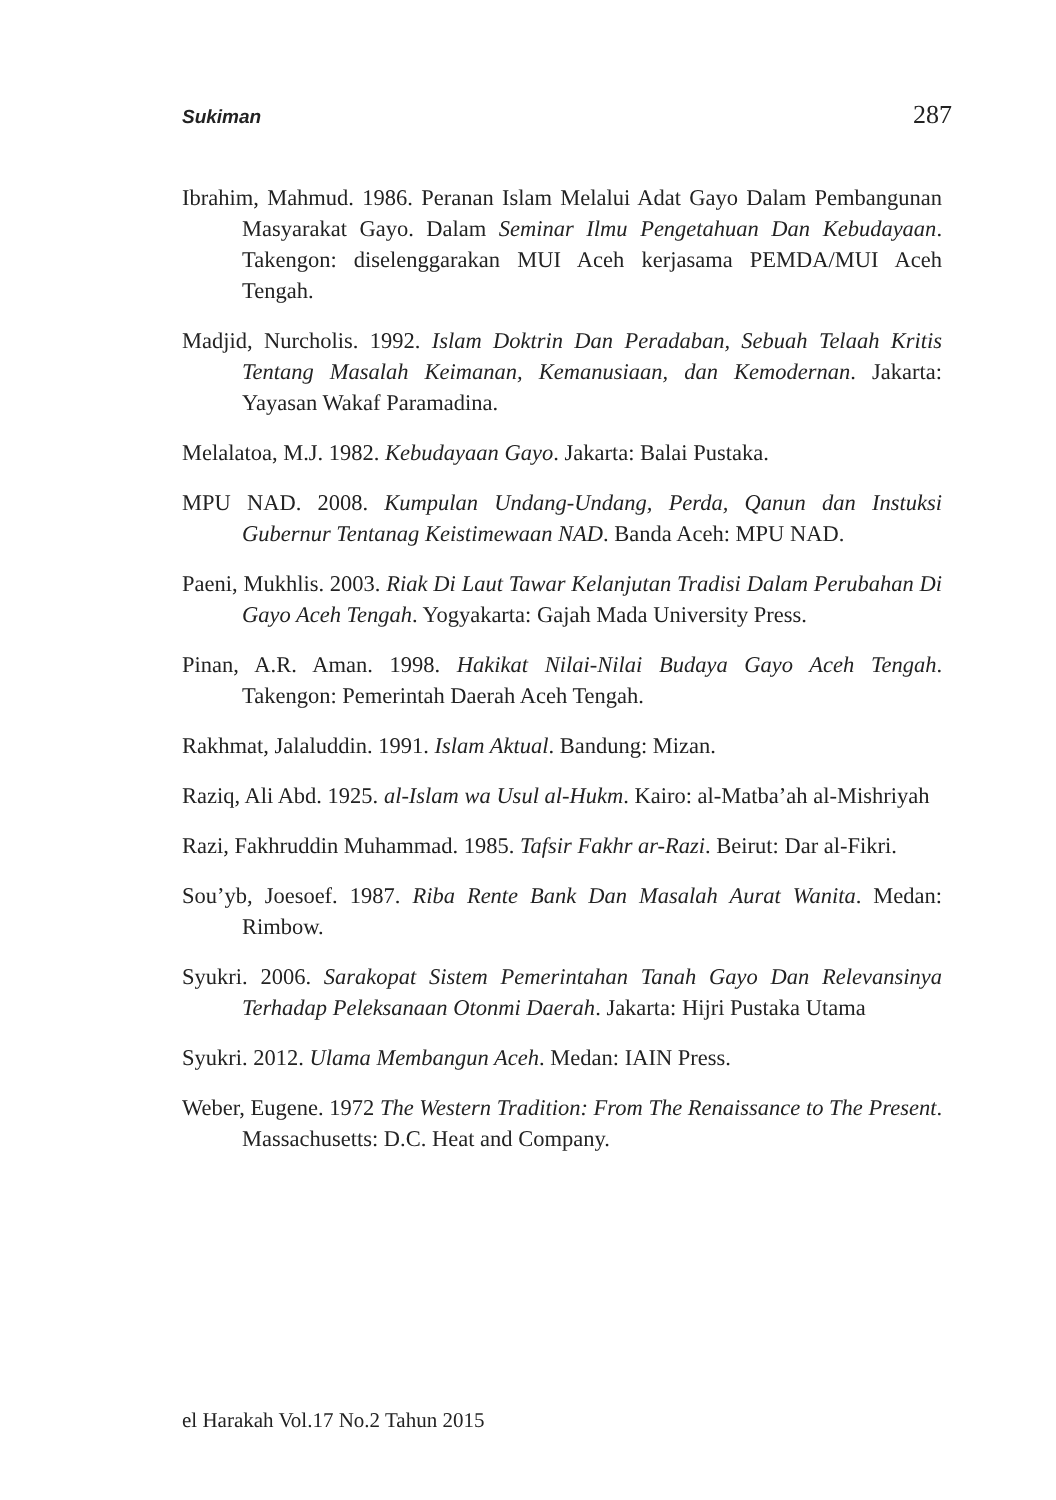Sukiman 287
Ibrahim, Mahmud. 1986. Peranan Islam Melalui Adat Gayo Dalam Pembangunan Masyarakat Gayo. Dalam Seminar Ilmu Pengetahuan Dan Kebudayaan. Takengon: diselenggarakan MUI Aceh kerjasama PEMDA/MUI Aceh Tengah.
Madjid, Nurcholis. 1992. Islam Doktrin Dan Peradaban, Sebuah Telaah Kritis Tentang Masalah Keimanan, Kemanusiaan, dan Kemodernan. Jakarta: Yayasan Wakaf Paramadina.
Melalatoa, M.J. 1982. Kebudayaan Gayo. Jakarta: Balai Pustaka.
MPU NAD. 2008. Kumpulan Undang-Undang, Perda, Qanun dan Instuksi Gubernur Tentanag Keistimewaan NAD. Banda Aceh: MPU NAD.
Paeni, Mukhlis. 2003. Riak Di Laut Tawar Kelanjutan Tradisi Dalam Perubahan Di Gayo Aceh Tengah. Yogyakarta: Gajah Mada University Press.
Pinan, A.R. Aman. 1998. Hakikat Nilai-Nilai Budaya Gayo Aceh Tengah. Takengon: Pemerintah Daerah Aceh Tengah.
Rakhmat, Jalaluddin. 1991. Islam Aktual. Bandung: Mizan.
Raziq, Ali Abd. 1925. al-Islam wa Usul al-Hukm. Kairo: al-Matba’ah al-Mishriyah
Razi, Fakhruddin Muhammad. 1985. Tafsir Fakhr ar-Razi. Beirut: Dar al-Fikri.
Sou’yb, Joesoef. 1987. Riba Rente Bank Dan Masalah Aurat Wanita. Medan: Rimbow.
Syukri. 2006. Sarakopat Sistem Pemerintahan Tanah Gayo Dan Relevansinya Terhadap Peleksanaan Otonmi Daerah. Jakarta: Hijri Pustaka Utama
Syukri. 2012. Ulama Membangun Aceh. Medan: IAIN Press.
Weber, Eugene. 1972 The Western Tradition: From The Renaissance to The Present. Massachusetts: D.C. Heat and Company.
el Harakah Vol.17 No.2 Tahun 2015